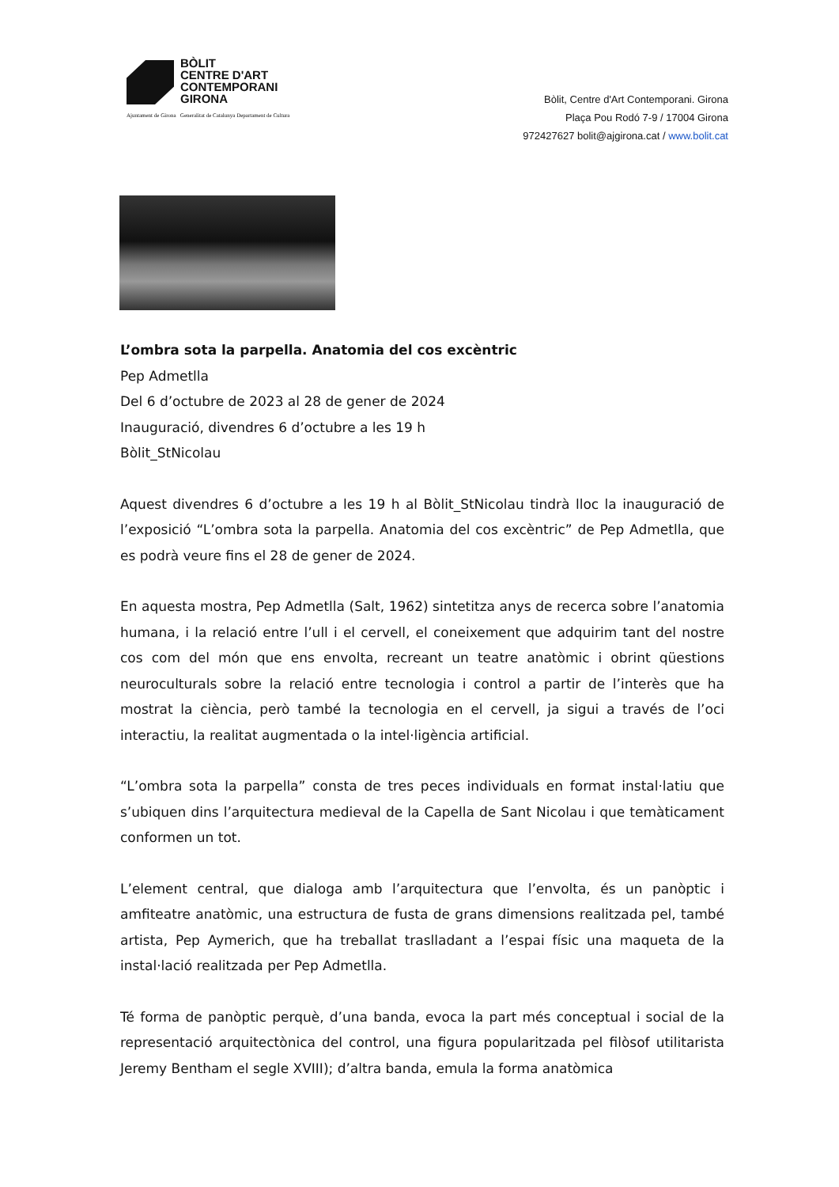BÒLIT
CENTRE D'ART
CONTEMPORANI
GIRONA
Ajuntament de Girona Generalitat de Catalunya Departament de Cultura
Bòlit, Centre d'Art Contemporani. Girona
Plaça Pou Rodó 7-9 / 17004 Girona
972427627 bolit@ajgirona.cat / www.bolit.cat
L’ombra sota la parpella. Anatomia del cos excèntric
Pep Admetlla
Del 6 d’octubre de 2023 al 28 de gener de 2024
Inauguració, divendres 6 d’octubre a les 19 h
Bòlit_StNicolau
Aquest divendres 6 d’octubre a les 19 h al Bòlit_StNicolau tindrà lloc la inauguració de l’exposició “L’ombra sota la parpella. Anatomia del cos excèntric” de Pep Admetlla, que es podrà veure fins el 28 de gener de 2024.
En aquesta mostra, Pep Admetlla (Salt, 1962) sintetitza anys de recerca sobre l’anatomia humana, i la relació entre l’ull i el cervell, el coneixement que adquirim tant del nostre cos com del món que ens envolta, recreant un teatre anatòmic i obrint qüestions neuroculturals sobre la relació entre tecnologia i control a partir de l’interès que ha mostrat la ciència, però també la tecnologia en el cervell, ja sigui a través de l’oci interactiu, la realitat augmentada o la intel·ligència artificial.
“L’ombra sota la parpella” consta de tres peces individuals en format instal·latiu que s’ubiquen dins l’arquitectura medieval de la Capella de Sant Nicolau i que temàticament conformen un tot.
L’element central, que dialoga amb l’arquitectura que l’envolta, és un panòptic i amfiteatre anatòmic, una estructura de fusta de grans dimensions realitzada pel, també artista, Pep Aymerich, que ha treballat traslladant a l’espai físic una maqueta de la instal·lació realitzada per Pep Admetlla.
Té forma de panòptic perquè, d’una banda, evoca la part més conceptual i social de la representació arquitectònica del control, una figura popularitzada pel filòsof utilitarista Jeremy Bentham el segle XVIII); d’altra banda, emula la forma anatòmica